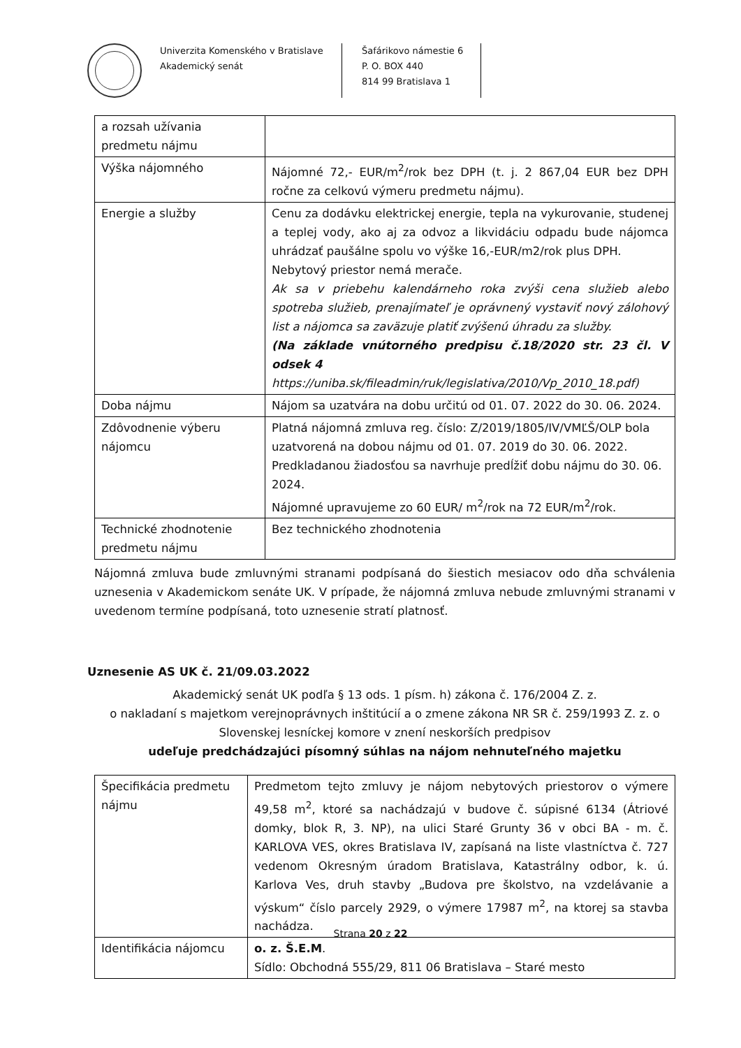Univerzita Komenského v Bratislave
Akademický senát
Šafárikovo námestie 6
P. O. BOX 440
814 99 Bratislava 1
| a rozsah užívania predmetu nájmu | |
| Výška nájomného | Nájomné 72,- EUR/m<sup>2</sup>/rok bez DPH (t. j. 2 867,04 EUR bez DPH ročne za celkovú výmeru predmetu nájmu). |
| Energie a služby | Cenu za dodávku elektrickej energie, tepla na vykurovanie, studenej a teplej vody, ako aj za odvoz a likvidáciu odpadu bude nájomca uhrádzať paušálne spolu vo výške 16,-EUR/m2/rok plus DPH. Nebytový priestor nemá merače. Ak sa v priebehu kalendárneho roka zvýši cena služieb alebo spotreba služieb, prenajímateľ je oprávnený vystaviť nový zálohový list a nájomca sa zaväzuje platiť zvýšenú úhradu za služby. (Na základe vnútorného predpisu č.18/2020 str. 23 čl. V odsek 4 https://uniba.sk/fileadmin/ruk/legislativa/2010/Vp_2010_18.pdf) |
| Doba nájmu | Nájom sa uzatvára na dobu určitú od 01. 07. 2022 do 30. 06. 2024. |
| Zdôvodnenie výberu nájomcu | Platná nájomná zmluva reg. číslo: Z/2019/1805/IV/VMĽŠ/OLP bola uzatvorená na dobou nájmu od 01. 07. 2019 do 30. 06. 2022. Predkladanou žiadosťou sa navrhuje predĺžiť dobu nájmu do 30. 06. 2024. Nájomné upravujeme zo 60 EUR/ m<sup>2</sup>/rok na 72 EUR/m<sup>2</sup>/rok. |
| Technické zhodnotenie predmetu nájmu | Bez technického zhodnotenia |
Nájomná zmluva bude zmluvnými stranami podpísaná do šiestich mesiacov odo dňa schválenia uznesenia v Akademickom senáte UK. V prípade, že nájomná zmluva nebude zmluvnými stranami v uvedenom termíne podpísaná, toto uznesenie stratí platnosť.
Uznesenie AS UK č. 21/09.03.2022
Akademický senát UK podľa § 13 ods. 1 písm. h) zákona č. 176/2004 Z. z.
o nakladaní s majetkom verejnoprávnych inštitúcií a o zmene zákona NR SR č. 259/1993 Z. z. o Slovenskej lesníckej komore v znení neskorších predpisov
udeľuje predchádzajúci písomný súhlas na nájom nehnuteľného majetku
| Špecifikácia predmetu nájmu | Predmetom tejto zmluvy je nájom nebytových priestorov o výmere 49,58 m<sup>2</sup>, ktoré sa nachádzajú v budove č. súpisné 6134 (Átriové domky, blok R, 3. NP), na ulici Staré Grunty 36 v obci BA - m. č. KARLOVA VES, okres Bratislava IV, zapísaná na liste vlastníctva č. 727 vedenom Okresným úradom Bratislava, Katastrálny odbor, k. ú. Karlova Ves, druh stavby „Budova pre školstvo, na vzdelávanie a výskum“ číslo parcely 2929, o výmere 17987 m<sup>2</sup>, na ktorej sa stavba nachádza. |
| Identifikácia nájomcu | o. z. Š.E.M . Sídlo: Obchodná 555/29, 811 06 Bratislava – Staré mesto |
Strana 20 z 22